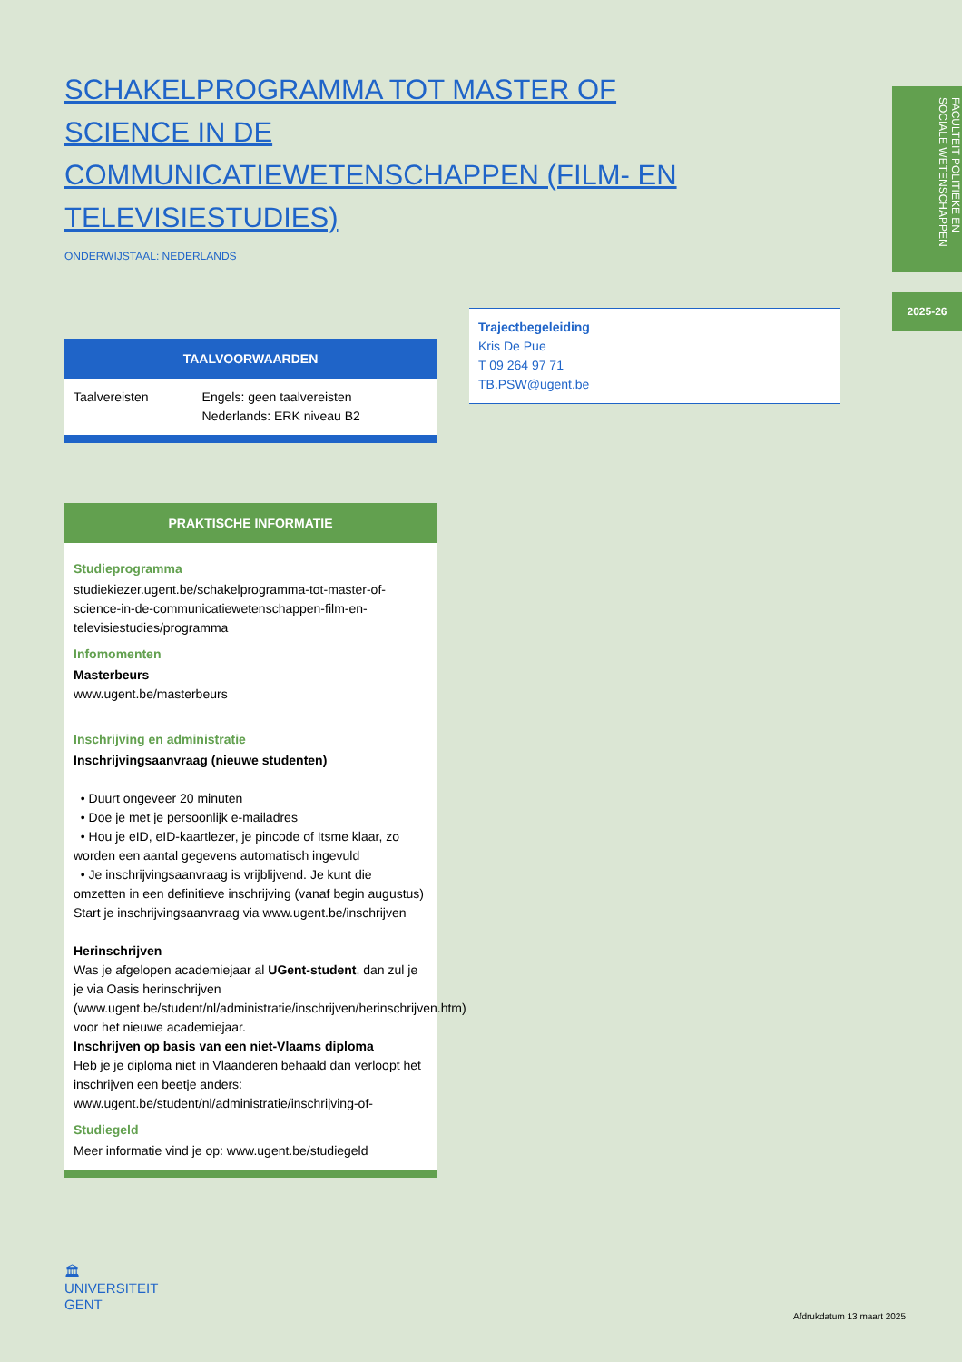FACULTEIT POLITIEKE EN SOCIALE WETENSCHAPPEN
2025-26
SCHAKELPROGRAMMA TOT MASTER OF SCIENCE IN DE COMMUNICATIEWETENSCHAPPEN (FILM- EN TELEVISIESTUDIES)
ONDERWIJSTAAL: NEDERLANDS
TAALVOORWAARDEN
| Taalvereisten | Engels: geen taalvereisten Nederlands: ERK niveau B2 |
PRAKTISCHE INFORMATIE
Studieprogramma
studiekiezer.ugent.be/schakelprogramma-tot-master-of-science-in-de-communicatiewetenschappen-film-en-televisiestudies/programma
Infomomenten
Masterbeurs
www.ugent.be/masterbeurs
Inschrijving en administratie
Inschrijvingsaanvraag (nieuwe studenten)
• Duurt ongeveer 20 minuten
• Doe je met je persoonlijk e-mailadres
• Hou je eID, eID-kaartlezer, je pincode of Itsme klaar, zo worden een aantal gegevens automatisch ingevuld
• Je inschrijvingsaanvraag is vrijblijvend. Je kunt die omzetten in een definitieve inschrijving (vanaf begin augustus)
Start je inschrijvingsaanvraag via www.ugent.be/inschrijven
Herinschrijven
Was je afgelopen academiejaar al UGent-student, dan zul je je via Oasis herinschrijven (www.ugent.be/student/nl/administratie/inschrijven/herinschrijven.htm) voor het nieuwe academiejaar.
Inschrijven op basis van een niet-Vlaams diploma
Heb je je diploma niet in Vlaanderen behaald dan verloopt het inschrijven een beetje anders: www.ugent.be/student/nl/administratie/inschrijving-of-
Studiegeld
Meer informatie vind je op: www.ugent.be/studiegeld
Trajectbegeleiding
Kris De Pue
T 09 264 97 71
TB.PSW@ugent.be
🏛
UNIVERSITEIT
GENT
Afdrukdatum 13 maart 2025